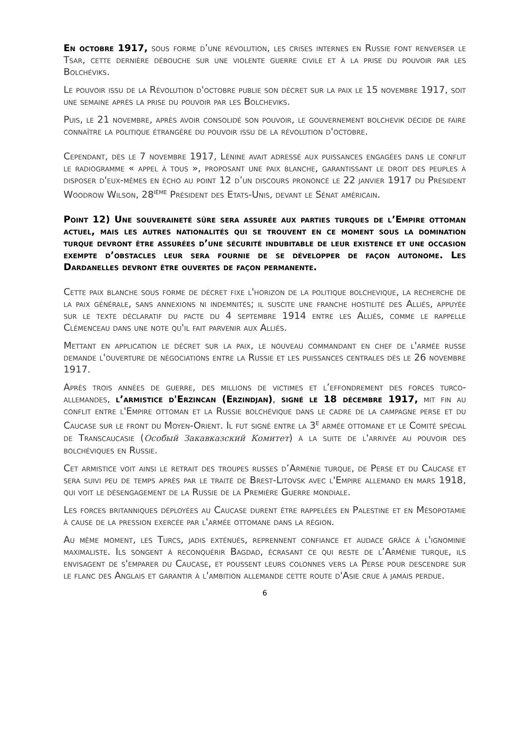En octobre 1917, sous forme d’une révolution, les crises internes en Russie font renverser le Tsar, cette dernière débouche sur une violente guerre civile et à la prise du pouvoir par les Bolchéviks.
Le pouvoir issu de la Révolution d'octobre publie son décret sur la paix le 15 novembre 1917, soit une semaine après la prise du pouvoir par les Bolcheviks.
Puis, le 21 novembre, après avoir consolidé son pouvoir, le gouvernement bolchevik décide de faire connaître la politique étrangère du pouvoir issu de la révolution d'octobre.
Cependant, dès le 7 novembre 1917, Lénine avait adressé aux puissances engagées dans le conflit le radiogramme « appel à tous », proposant une paix blanche, garantissant le droit des peuples à disposer d'eux-mêmes en écho au point 12 d’un discours prononcé le 22 janvier 1917 du Président Woodrow Wilson, 28<sup>ième</sup> Président des Etats-Unis, devant le Sénat américain.
Point 12) Une souveraineté sûre sera assurée aux parties turques de l’Empire ottoman actuel, mais les autres nationalités qui se trouvent en ce moment sous la domination turque devront être assurées d’une sécurité indubitable de leur existence et une occasion exempte d’obstacles leur sera fournie de se développer de façon autonome. Les Dardanelles devront être ouvertes de façon permanente.
Cette paix blanche sous forme de décret fixe l'horizon de la politique bolchevique, la recherche de la paix générale, sans annexions ni indemnités; il suscite une franche hostilité des Alliés, appuyée sur le texte déclaratif du pacte du 4 septembre 1914 entre les Alliés, comme le rappelle Clémenceau dans une note qu'il fait parvenir aux Alliés.
Mettant en application le décret sur la paix, le nouveau commandant en chef de l'armée russe demande l'ouverture de négociations entre la Russie et les puissances centrales dès le 26 novembre 1917.
Après trois années de guerre, des millions de victimes et l’effondrement des forces turco-allemandes, l’armistice d'Erzincan (Erzindjan), signé le 18 décembre 1917, mit fin au conflit entre l'Empire ottoman et la Russie bolchévique dans le cadre de la campagne perse et du Caucase sur le front du Moyen-Orient. Il fut signé entre la 3<sup>e</sup> armée ottomane et le Comité spécial de Transcaucasie (Особый Закавказский Комитет) à la suite de l'arrivée au pouvoir des bolchéviques en Russie.
Cet armistice voit ainsi le retrait des troupes russes d’Arménie turque, de Perse et du Caucase et sera suivi peu de temps après par le traité de Brest-Litovsk avec l'Empire allemand en mars 1918, qui voit le désengagement de la Russie de la Première Guerre mondiale.
Les forces britanniques déployées au Caucase durent être rappelées en Palestine et en Mésopotamie à cause de la pression exercée par l'armée ottomane dans la région.
Au même moment, les Turcs, jadis exténués, reprennent confiance et audace grâce à l'ignominie maximaliste. Ils songent à reconquérir Bagdad, écrasant ce qui reste de l’Arménie turque, ils envisagent de s'emparer du Caucase, et poussent leurs colonnes vers la Perse pour descendre sur le flanc des Anglais et garantir à l'ambition allemande cette route d'Asie crue à jamais perdue.
6